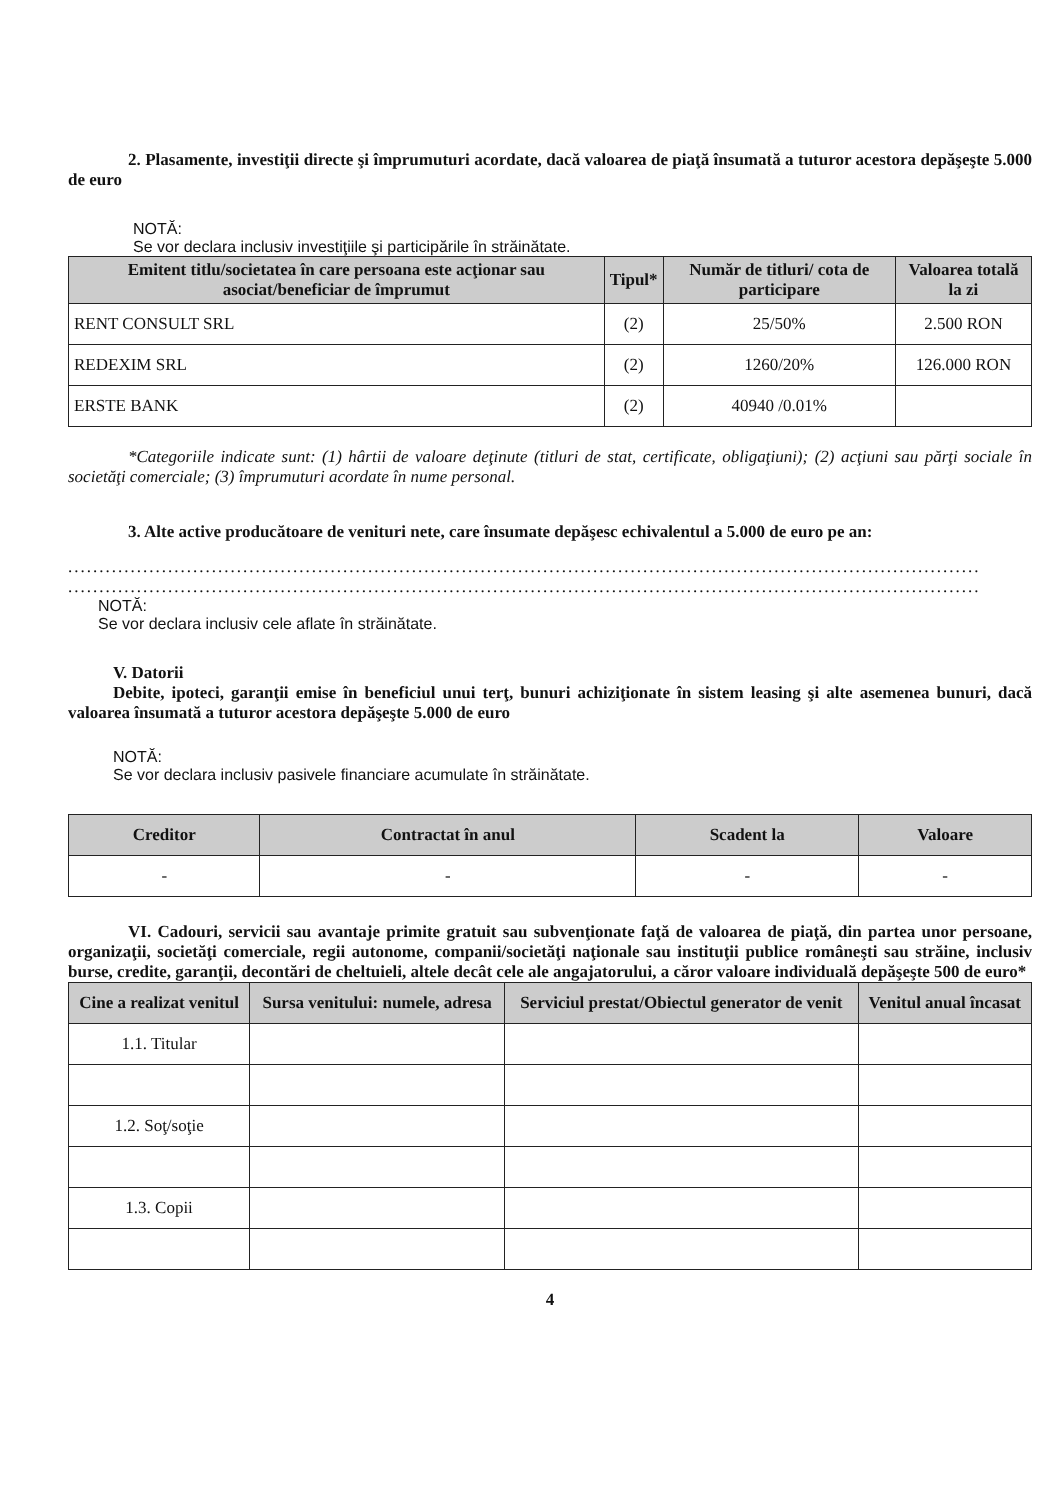2. Plasamente, investiţii directe şi împrumuturi acordate, dacă valoarea de piaţă însumată a tuturor acestora depăşeşte 5.000 de euro
NOTĂ:
Se vor declara inclusiv investiţiile şi participările în străinătate.
| Emitent titlu/societatea în care persoana este acţionar sau asociat/beneficiar de împrumut | Tipul* | Număr de titluri/ cota de participare | Valoarea totală la zi |
| --- | --- | --- | --- |
| RENT CONSULT SRL | (2) | 25/50% | 2.500 RON |
| REDEXIM SRL | (2) | 1260/20% | 126.000 RON |
| ERSTE BANK | (2) | 40940 /0.01% | |
*Categoriile indicate sunt: (1) hârtii de valoare deţinute (titluri de stat, certificate, obligaţiuni); (2) acţiuni sau părţi sociale în societăţi comerciale; (3) împrumuturi acordate în nume personal.
3. Alte active producătoare de venituri nete, care însumate depăşesc echivalentul a 5.000 de euro pe an:
..................................................................................................................................................
..................................................................................................................................................
NOTĂ:
Se vor declara inclusiv cele aflate în străinătate.
V. Datorii
Debite, ipoteci, garanţii emise în beneficiul unui terţ, bunuri achiziţionate în sistem leasing şi alte asemenea bunuri, dacă valoarea însumată a tuturor acestora depăşeşte 5.000 de euro
NOTĂ:
Se vor declara inclusiv pasivele financiare acumulate în străinătate.
| Creditor | Contractat în anul | Scadent la | Valoare |
| --- | --- | --- | --- |
| - | - | - | - |
VI. Cadouri, servicii sau avantaje primite gratuit sau subvenţionate faţă de valoarea de piaţă, din partea unor persoane, organizaţii, societăţi comerciale, regii autonome, companii/societăţi naţionale sau instituţii publice româneşti sau străine, inclusiv burse, credite, garanţii, decontări de cheltuieli, altele decât cele ale angajatorului, a căror valoare individuală depăşeşte 500 de euro*
| Cine a realizat venitul | Sursa venitului: numele, adresa | Serviciul prestat/Obiectul generator de venit | Venitul anual încasat |
| --- | --- | --- | --- |
| 1.1. Titular | | | |
| 1.2. Soţ/soţie | | | |
| 1.3. Copii | | | |
4